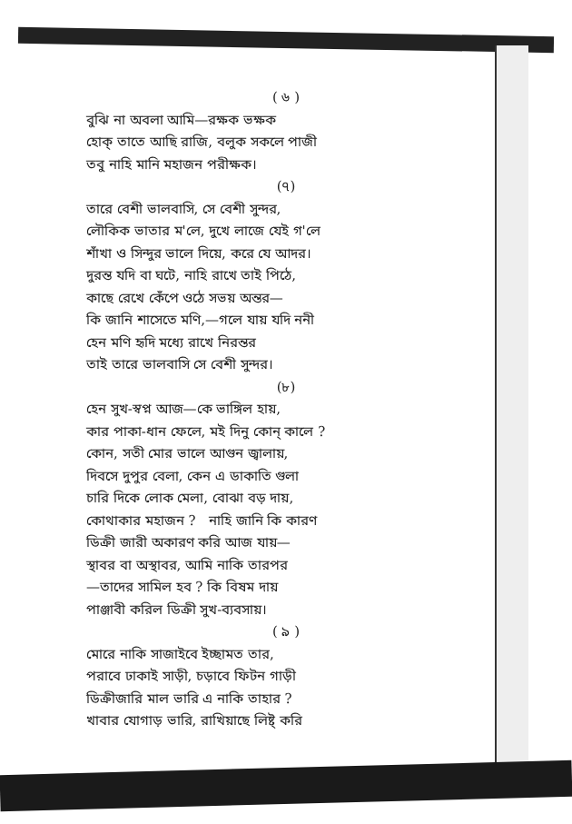( ৬ )
বুঝি না অবলা আমি—রক্ষক ভক্ষক
হোক্ তাতে আছি রাজি, বলুক সকলে পাজী
তবু নাহি মানি মহাজন পরীক্ষক।
(৭)
তারে বেশী ভালবাসি, সে বেশী সুন্দর,
লৌকিক ভাতার ম'লে, দুখে লাজে যেই গ'লে
শাঁখা ও সিন্দুর ভালে দিয়ে, করে যে আদর।
দুরন্ত যদি বা ঘটে, নাহি রাখে তাই পিঠে,
কাছে রেখে কেঁপে ওঠে সভয় অন্তর—
কি জানি শাসেতে মণি,—গলে যায় যদি ননী
হেন মণি হৃদি মধ্যে রাখে নিরন্তর
তাই তারে ভালবাসি সে বেশী সুন্দর।
(৮)
হেন সুখ-স্বপ্ন আজ—কে ভাঙ্গিল হায়,
কার পাকা-ধান ফেলে, মই দিনু কোন্ কালে ?
কোন, সতী মোর ভালে আগুন জ্বালায়,
দিবসে দুপুর বেলা, কেন এ ডাকাতি গুলা
চারি দিকে লোক মেলা, বোঝা বড় দায়,
কোথাকার মহাজন ? নাহি জানি কি কারণ
ডিক্রী জারী অকারণ করি আজ যায়—
স্থাবর বা অস্থাবর, আমি নাকি তারপর
—তাদের সামিল হব ? কি বিষম দায়
পাঞ্জাবী করিল ডিক্রী সুখ-ব্যবসায়।
( ৯ )
মোরে নাকি সাজাইবে ইচ্ছামত তার,
পরাবে ঢাকাই সাড়ী, চড়াবে ফিটন গাড়ী
ডিক্রীজারি মাল ভারি এ নাকি তাহার ?
খাবার যোগাড় ভারি, রাখিয়াছে লিষ্ট্ করি